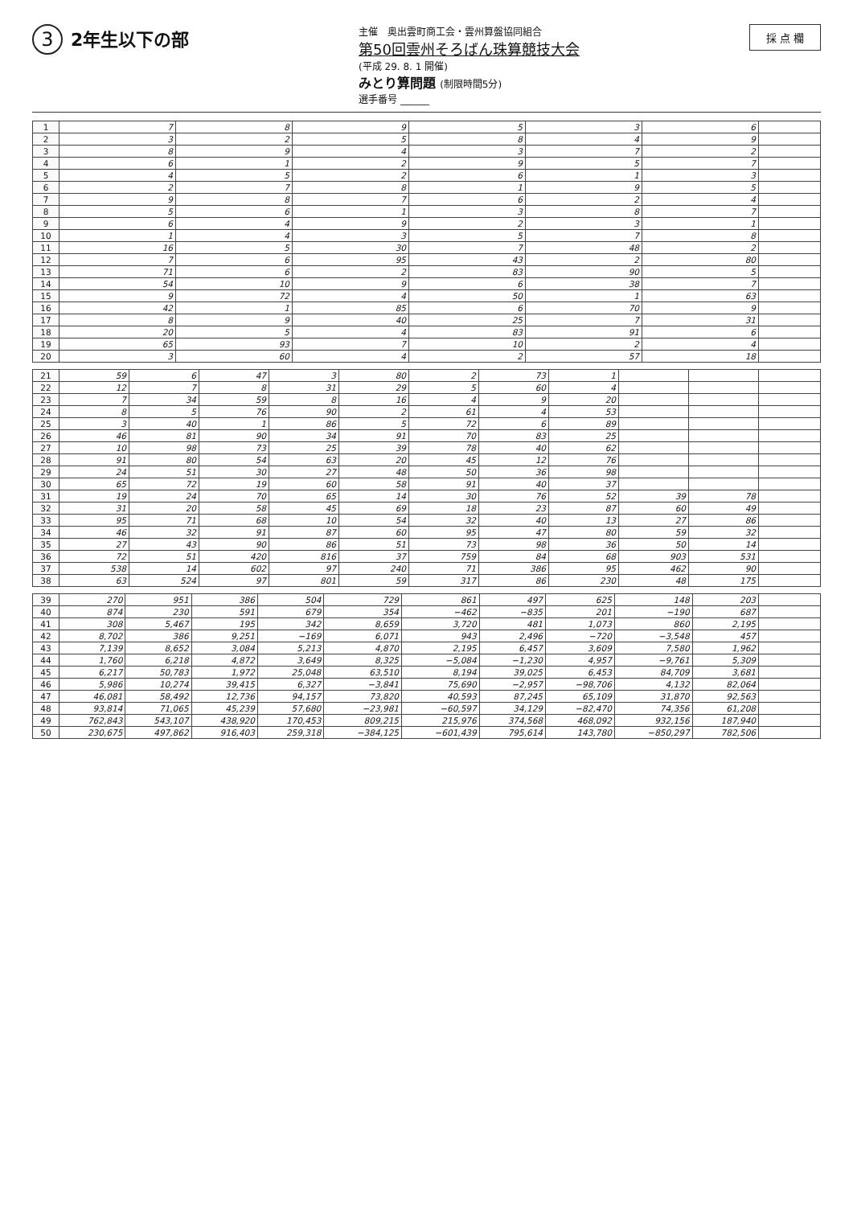3 2年生以下の部
主催　奥出雲町商工会・雲州算盤協同組合
第50回雲州そろばん珠算競技大会
(平成 29. 8. 1 開催)
みとり算問題 (制限時間5分)
選手番号 ______
採 点 欄
| 1 | 7 | 8 | 9 | 5 | 3 | 6 | |
| 2 | 3 | 2 | 5 | 8 | 4 | 9 | |
| 3 | 8 | 9 | 4 | 3 | 7 | 2 | |
| 4 | 6 | 1 | 2 | 9 | 5 | 7 | |
| 5 | 4 | 5 | 2 | 6 | 1 | 3 | |
| 6 | 2 | 7 | 8 | 1 | 9 | 5 | |
| 7 | 9 | 8 | 7 | 6 | 2 | 4 | |
| 8 | 5 | 6 | 1 | 3 | 8 | 7 | |
| 9 | 6 | 4 | 9 | 2 | 3 | 1 | |
| 10 | 1 | 4 | 3 | 5 | 7 | 8 | |
| 11 | 16 | 5 | 30 | 7 | 48 | 2 | |
| 12 | 7 | 6 | 95 | 43 | 2 | 80 | |
| 13 | 71 | 6 | 2 | 83 | 90 | 5 | |
| 14 | 54 | 10 | 9 | 6 | 38 | 7 | |
| 15 | 9 | 72 | 4 | 50 | 1 | 63 | |
| 16 | 42 | 1 | 85 | 6 | 70 | 9 | |
| 17 | 8 | 9 | 40 | 25 | 7 | 31 | |
| 18 | 20 | 5 | 4 | 83 | 91 | 6 | |
| 19 | 65 | 93 | 7 | 10 | 2 | 4 | |
| 20 | 3 | 60 | 4 | 2 | 57 | 18 | |
| 21 | 59 | 6 | 47 | 3 | 80 | 2 | 73 | 1 | | | |
| 22 | 12 | 7 | 8 | 31 | 29 | 5 | 60 | 4 | | | |
| 23 | 7 | 34 | 59 | 8 | 16 | 4 | 9 | 20 | | | |
| 24 | 8 | 5 | 76 | 90 | 2 | 61 | 4 | 53 | | | |
| 25 | 3 | 40 | 1 | 86 | 5 | 72 | 6 | 89 | | | |
| 26 | 46 | 81 | 90 | 34 | 91 | 70 | 83 | 25 | | | |
| 27 | 10 | 98 | 73 | 25 | 39 | 78 | 40 | 62 | | | |
| 28 | 91 | 80 | 54 | 63 | 20 | 45 | 12 | 76 | | | |
| 29 | 24 | 51 | 30 | 27 | 48 | 50 | 36 | 98 | | | |
| 30 | 65 | 72 | 19 | 60 | 58 | 91 | 40 | 37 | | | |
| 31 | 19 | 24 | 70 | 65 | 14 | 30 | 76 | 52 | 39 | 78 | |
| 32 | 31 | 20 | 58 | 45 | 69 | 18 | 23 | 87 | 60 | 49 | |
| 33 | 95 | 71 | 68 | 10 | 54 | 32 | 40 | 13 | 27 | 86 | |
| 34 | 46 | 32 | 91 | 87 | 60 | 95 | 47 | 80 | 59 | 32 | |
| 35 | 27 | 43 | 90 | 86 | 51 | 73 | 98 | 36 | 50 | 14 | |
| 36 | 72 | 51 | 420 | 816 | 37 | 759 | 84 | 68 | 903 | 531 | |
| 37 | 538 | 14 | 602 | 97 | 240 | 71 | 386 | 95 | 462 | 90 | |
| 38 | 63 | 524 | 97 | 801 | 59 | 317 | 86 | 230 | 48 | 175 | |
| 39 | 270 | 951 | 386 | 504 | 729 | 861 | 497 | 625 | 148 | 203 | |
| 40 | 874 | 230 | 591 | 679 | 354 | −462 | −835 | 201 | −190 | 687 | |
| 41 | 308 | 5,467 | 195 | 342 | 8,659 | 3,720 | 481 | 1,073 | 860 | 2,195 | |
| 42 | 8,702 | 386 | 9,251 | −169 | 6,071 | 943 | 2,496 | −720 | −3,548 | 457 | |
| 43 | 7,139 | 8,652 | 3,084 | 5,213 | 4,870 | 2,195 | 6,457 | 3,609 | 7,580 | 1,962 | |
| 44 | 1,760 | 6,218 | 4,872 | 3,649 | 8,325 | −5,084 | −1,230 | 4,957 | −9,761 | 5,309 | |
| 45 | 6,217 | 50,783 | 1,972 | 25,048 | 63,510 | 8,194 | 39,025 | 6,453 | 84,709 | 3,681 | |
| 46 | 5,986 | 10,274 | 39,415 | 6,327 | −3,841 | 75,690 | −2,957 | −98,706 | 4,132 | 82,064 | |
| 47 | 46,081 | 58,492 | 12,736 | 94,157 | 73,820 | 40,593 | 87,245 | 65,109 | 31,870 | 92,563 | |
| 48 | 93,814 | 71,065 | 45,239 | 57,680 | −23,981 | −60,597 | 34,129 | −82,470 | 74,356 | 61,208 | |
| 49 | 762,843 | 543,107 | 438,920 | 170,453 | 809,215 | 215,976 | 374,568 | 468,092 | 932,156 | 187,940 | |
| 50 | 230,675 | 497,862 | 916,403 | 259,318 | −384,125 | −601,439 | 795,614 | 143,780 | −850,297 | 782,506 | |